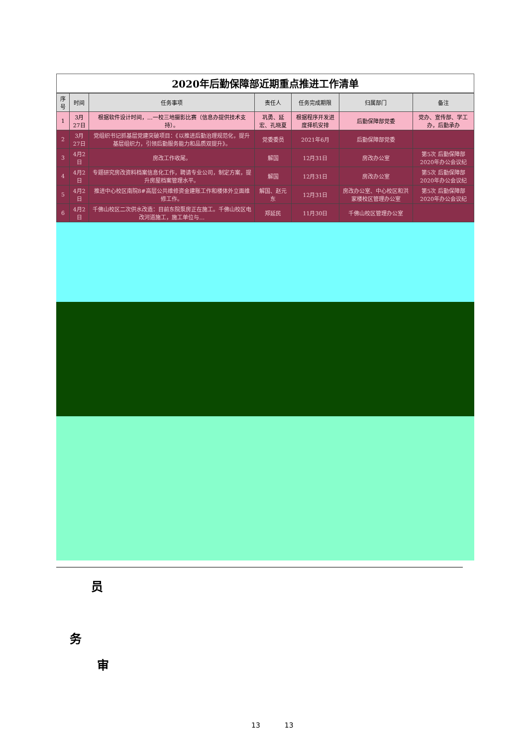2020年后勤保障部近期重点推进工作清单
| 序号 | 时间 | 任务事项 | 责任人 | 任务完成期限 | 归属部门 | 备注 |
| --- | --- | --- | --- | --- | --- | --- |
| 1 | 3月27日 | 根据软件设计时间，…一校三地摄影比赛（信息办提供技术支持）。 | 巩勇、延宏、孔晓夏 | 根据程序开发进度择机安排 | 后勤保障部党委 | 党办、宣传部、学工办，后勤承办 |
| 2 | 3月27日 | 党组织书记抓基层党建突破项目：《以推进后勤治理规范化，提升基层组织力，引领后勤服务能力和品质双提升》。 | 党委委员 | 2021年6月 | 后勤保障部党委 | |
| 3 | 4月2日 | 房改工作收尾。 | 解国 | 12月31日 | 房改办公室 | 第5次 后勤保障部2020年办公会议纪 |
| 4 | 4月2日 | 专题研究房改资料档案信息化工作，聘请专业公司，制定方案，提升房屋档案管理水平。 | 解国 | 12月31日 | 房改办公室 | 第5次 后勤保障部2020年办公会议纪 |
| 5 | 4月2日 | 推进中心校区南院8#高层公共维修资金建账工作和楼体外立面维修工作。 | 解国、赵元东 | 12月31日 | 房改办公室、中心校区和洪家楼校区管理办公室 | 第5次 后勤保障部2020年办公会议纪 |
| 6 | 4月2日 | 千佛山校区二次供水改造：目前东院泵房正在施工。千佛山校区电改河道施工，施工单位与… | 郑延民 | 11月30日 | 千佛山校区管理办公室 | |
员
务
审
13 13